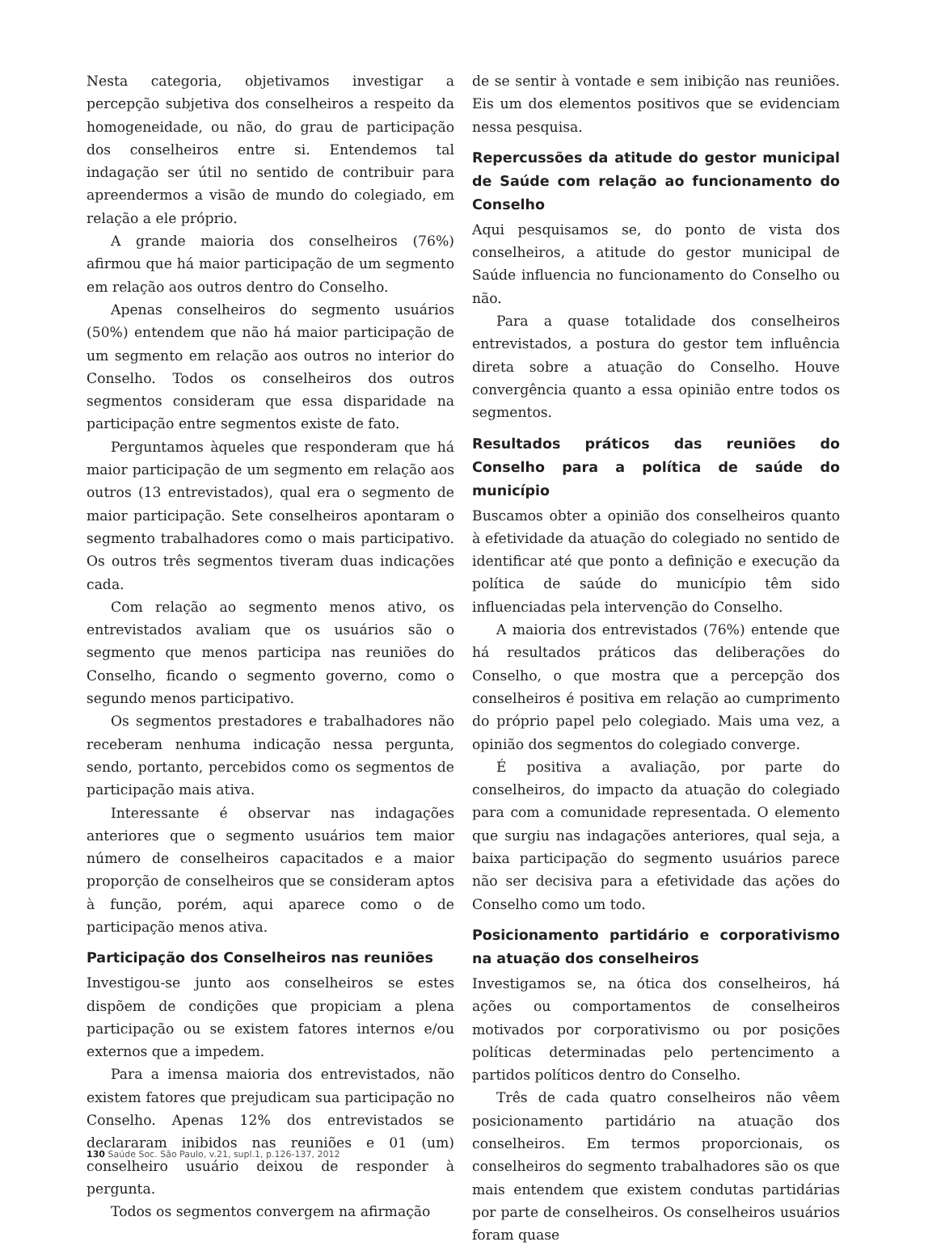Nesta categoria, objetivamos investigar a percepção subjetiva dos conselheiros a respeito da homogeneidade, ou não, do grau de participação dos conselheiros entre si. Entendemos tal indagação ser útil no sentido de contribuir para apreendermos a visão de mundo do colegiado, em relação a ele próprio.
A grande maioria dos conselheiros (76%) afirmou que há maior participação de um segmento em relação aos outros dentro do Conselho.
Apenas conselheiros do segmento usuários (50%) entendem que não há maior participação de um segmento em relação aos outros no interior do Conselho. Todos os conselheiros dos outros segmentos consideram que essa disparidade na participação entre segmentos existe de fato.
Perguntamos àqueles que responderam que há maior participação de um segmento em relação aos outros (13 entrevistados), qual era o segmento de maior participação. Sete conselheiros apontaram o segmento trabalhadores como o mais participativo. Os outros três segmentos tiveram duas indicações cada.
Com relação ao segmento menos ativo, os entrevistados avaliam que os usuários são o segmento que menos participa nas reuniões do Conselho, ficando o segmento governo, como o segundo menos participativo.
Os segmentos prestadores e trabalhadores não receberam nenhuma indicação nessa pergunta, sendo, portanto, percebidos como os segmentos de participação mais ativa.
Interessante é observar nas indagações anteriores que o segmento usuários tem maior número de conselheiros capacitados e a maior proporção de conselheiros que se consideram aptos à função, porém, aqui aparece como o de participação menos ativa.
Participação dos Conselheiros nas reuniões
Investigou-se junto aos conselheiros se estes dispõem de condições que propiciam a plena participação ou se existem fatores internos e/ou externos que a impedem.
Para a imensa maioria dos entrevistados, não existem fatores que prejudicam sua participação no Conselho. Apenas 12% dos entrevistados se declararam inibidos nas reuniões e 01 (um) conselheiro usuário deixou de responder à pergunta.
Todos os segmentos convergem na afirmação
de se sentir à vontade e sem inibição nas reuniões. Eis um dos elementos positivos que se evidenciam nessa pesquisa.
Repercussões da atitude do gestor municipal de Saúde com relação ao funcionamento do Conselho
Aqui pesquisamos se, do ponto de vista dos conselheiros, a atitude do gestor municipal de Saúde influencia no funcionamento do Conselho ou não.
Para a quase totalidade dos conselheiros entrevistados, a postura do gestor tem influência direta sobre a atuação do Conselho. Houve convergência quanto a essa opinião entre todos os segmentos.
Resultados práticos das reuniões do Conselho para a política de saúde do município
Buscamos obter a opinião dos conselheiros quanto à efetividade da atuação do colegiado no sentido de identificar até que ponto a definição e execução da política de saúde do município têm sido influenciadas pela intervenção do Conselho.
A maioria dos entrevistados (76%) entende que há resultados práticos das deliberações do Conselho, o que mostra que a percepção dos conselheiros é positiva em relação ao cumprimento do próprio papel pelo colegiado. Mais uma vez, a opinião dos segmentos do colegiado converge.
É positiva a avaliação, por parte do conselheiros, do impacto da atuação do colegiado para com a comunidade representada. O elemento que surgiu nas indagações anteriores, qual seja, a baixa participação do segmento usuários parece não ser decisiva para a efetividade das ações do Conselho como um todo.
Posicionamento partidário e corporativismo na atuação dos conselheiros
Investigamos se, na ótica dos conselheiros, há ações ou comportamentos de conselheiros motivados por corporativismo ou por posições políticas determinadas pelo pertencimento a partidos políticos dentro do Conselho.
Três de cada quatro conselheiros não vêem posicionamento partidário na atuação dos conselheiros. Em termos proporcionais, os conselheiros do segmento trabalhadores são os que mais entendem que existem condutas partidárias por parte de conselheiros. Os conselheiros usuários foram quase
130 Saúde Soc. São Paulo, v.21, supl.1, p.126-137, 2012